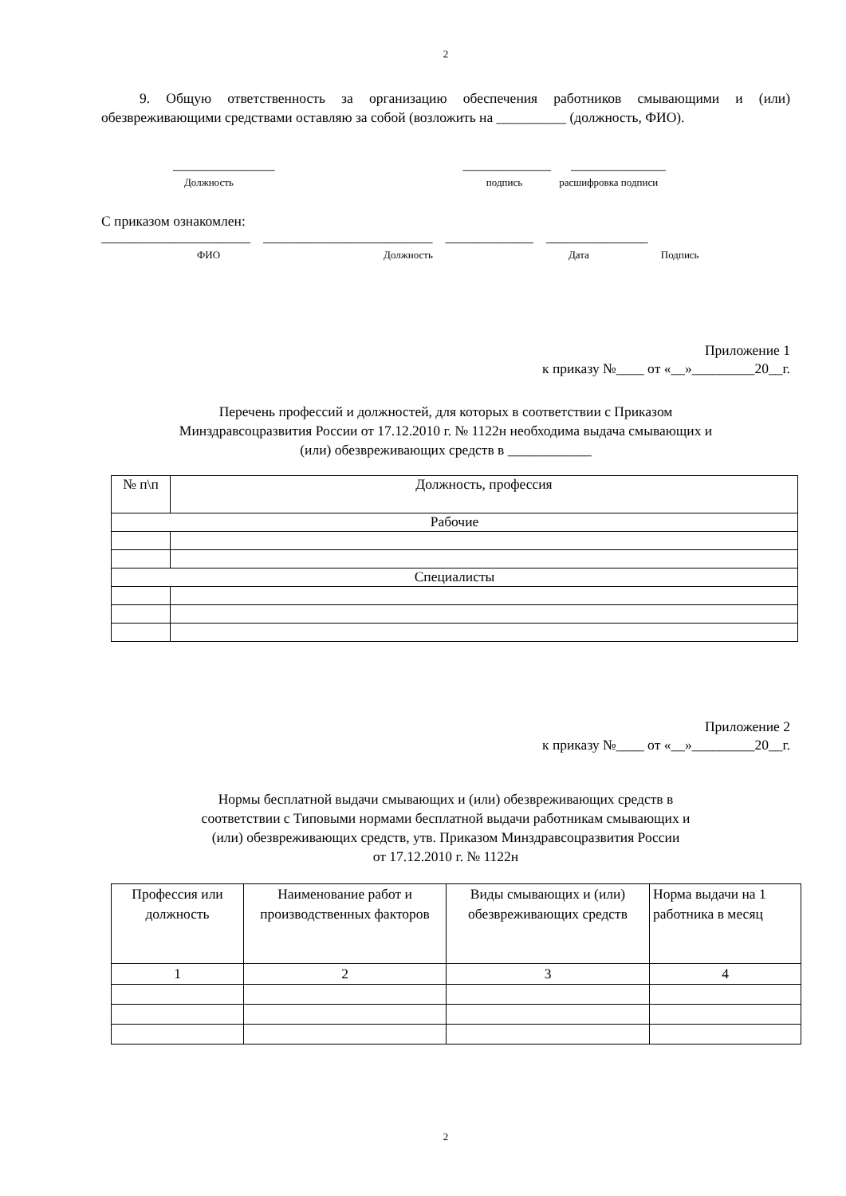2
9. Общую ответственность за организацию обеспечения работников смывающими и (или) обезвреживающими средствами оставляю за собой (возложить на __________ (должность, ФИО).
_______________ _____________ ______________
Должность подпись расшифровка подписи
С приказом ознакомлен:
______________________ _________________________ _____________ _______________
ФИО Должность Дата Подпись
Приложение 1
к приказу №____ от «__»_________20__г.
Перечень профессий и должностей, для которых в соответствии с Приказом
Минздравсоцразвития России от 17.12.2010 г. № 1122н необходима выдача смывающих и
(или) обезвреживающих средств в ____________
| № п\п | Должность, профессия |
| Рабочие | |
| Специалисты | |
Приложение 2
к приказу №____ от «__»_________20__г.
Нормы бесплатной выдачи смывающих и (или) обезвреживающих средств в
соответствии с Типовыми нормами бесплатной выдачи работникам смывающих и
(или) обезвреживающих средств, утв. Приказом Минздравсоцразвития России
от 17.12.2010 г. № 1122н
| Профессия или должность | Наименование работ и производственных факторов | Виды смывающих и (или) обезвреживающих средств | Норма выдачи на 1 работника в месяц |
| 1 | 2 | 3 | 4 |
2